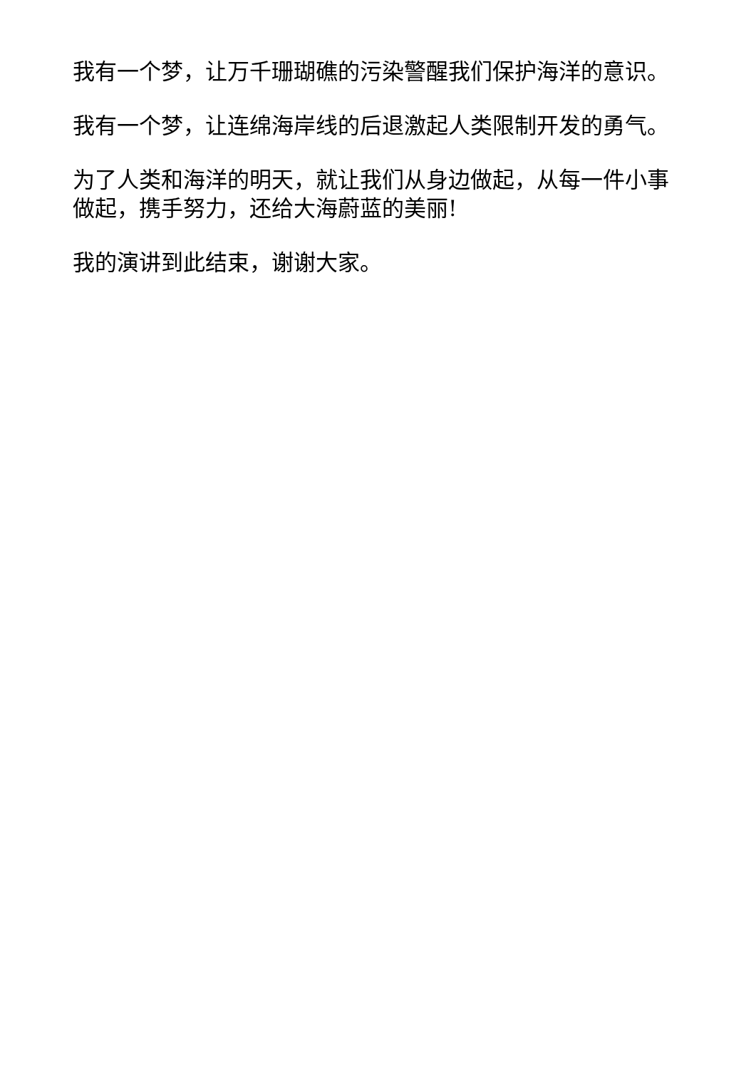我有一个梦，让万千珊瑚礁的污染警醒我们保护海洋的意识。
我有一个梦，让连绵海岸线的后退激起人类限制开发的勇气。
为了人类和海洋的明天，就让我们从身边做起，从每一件小事做起，携手努力，还给大海蔚蓝的美丽!
我的演讲到此结束，谢谢大家。